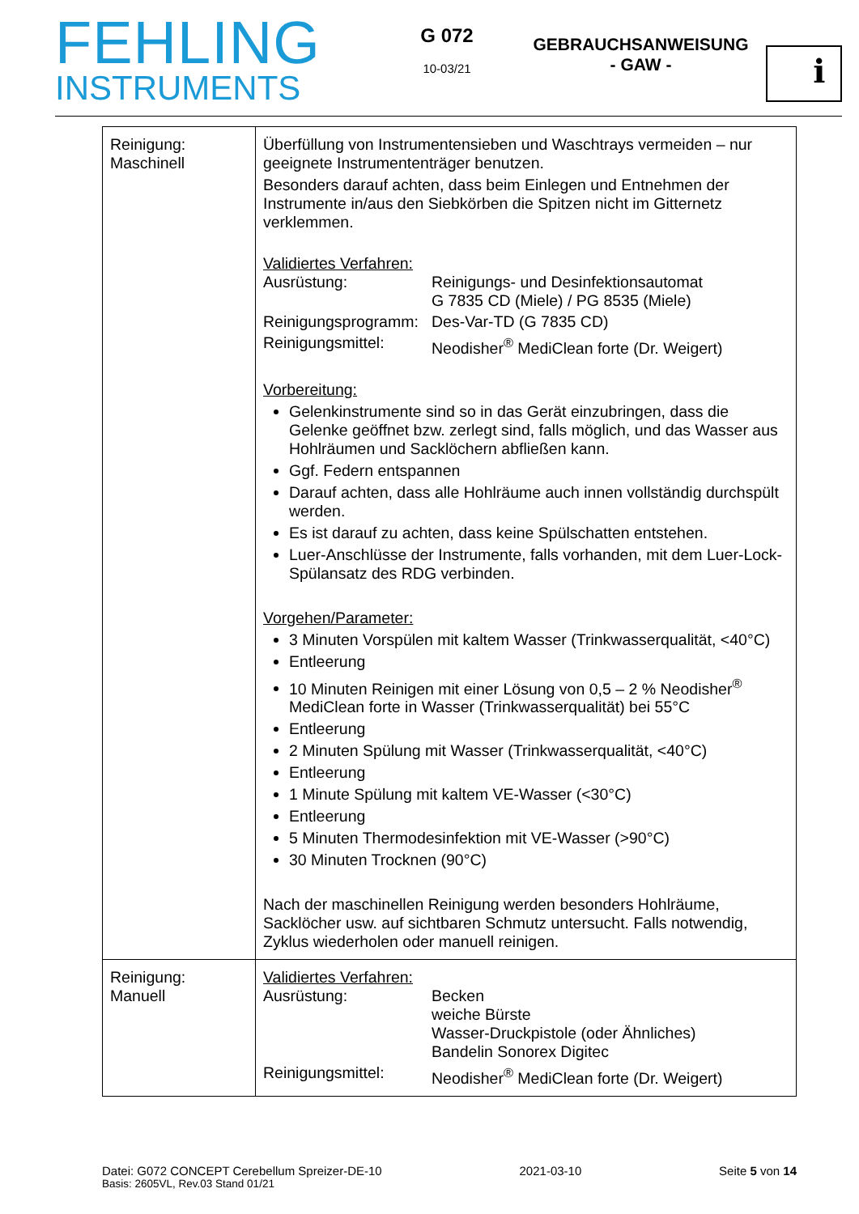FEHLING
INSTRUMENTS
G 072
10-03/21
GEBRAUCHSANWEISUNG
- GAW -
i
| Reinigung: Maschinell | Überfüllung von Instrumentensieben und Waschtrays vermeiden – nur geeignete Instrumententräger benutzen. Besonders darauf achten, dass beim Einlegen und Entnehmen der Instrumente in/aus den Siebkörben die Spitzen nicht im Gitternetz verklemmen. Validiertes Verfahren: Ausrüstung: Reinigungs- und Desinfektionsautomat G 7835 CD (Miele) / PG 8535 (Miele) Reinigungsprogramm: Des-Var-TD (G 7835 CD) Reinigungsmittel: Neodisher<sup>®</sup> MediClean forte (Dr. Weigert) Vorbereitung: Gelenkinstrumente sind so in das Gerät einzubringen, dass die Gelenke geöffnet bzw. zerlegt sind, falls möglich, und das Wasser aus Hohlräumen und Sacklöchern abfließen kann. Ggf. Federn entspannen Darauf achten, dass alle Hohlräume auch innen vollständig durchspült werden. Es ist darauf zu achten, dass keine Spülschatten entstehen. Luer-Anschlüsse der Instrumente, falls vorhanden, mit dem Luer-Lock-Spülansatz des RDG verbinden. Vorgehen/Parameter: 3 Minuten Vorspülen mit kaltem Wasser (Trinkwasserqualität, <40°C) Entleerung 10 Minuten Reinigen mit einer Lösung von 0,5 – 2 % Neodisher<sup>®</sup> MediClean forte in Wasser (Trinkwasserqualität) bei 55°C Entleerung 2 Minuten Spülung mit Wasser (Trinkwasserqualität, <40°C) Entleerung 1 Minute Spülung mit kaltem VE-Wasser (<30°C) Entleerung 5 Minuten Thermodesinfektion mit VE-Wasser (>90°C) 30 Minuten Trocknen (90°C) Nach der maschinellen Reinigung werden besonders Hohlräume, Sacklöcher usw. auf sichtbaren Schmutz untersucht. Falls notwendig, Zyklus wiederholen oder manuell reinigen. |
| Reinigung: Manuell | Validiertes Verfahren: Ausrüstung: Becken weiche Bürste Wasser-Druckpistole (oder Ähnliches) Bandelin Sonorex Digitec Reinigungsmittel: Neodisher<sup>®</sup> MediClean forte (Dr. Weigert) |
Datei: G072 CONCEPT Cerebellum Spreizer-DE-10 2021-03-10 Seite 5 von 14
Basis: 2605VL, Rev.03 Stand 01/21